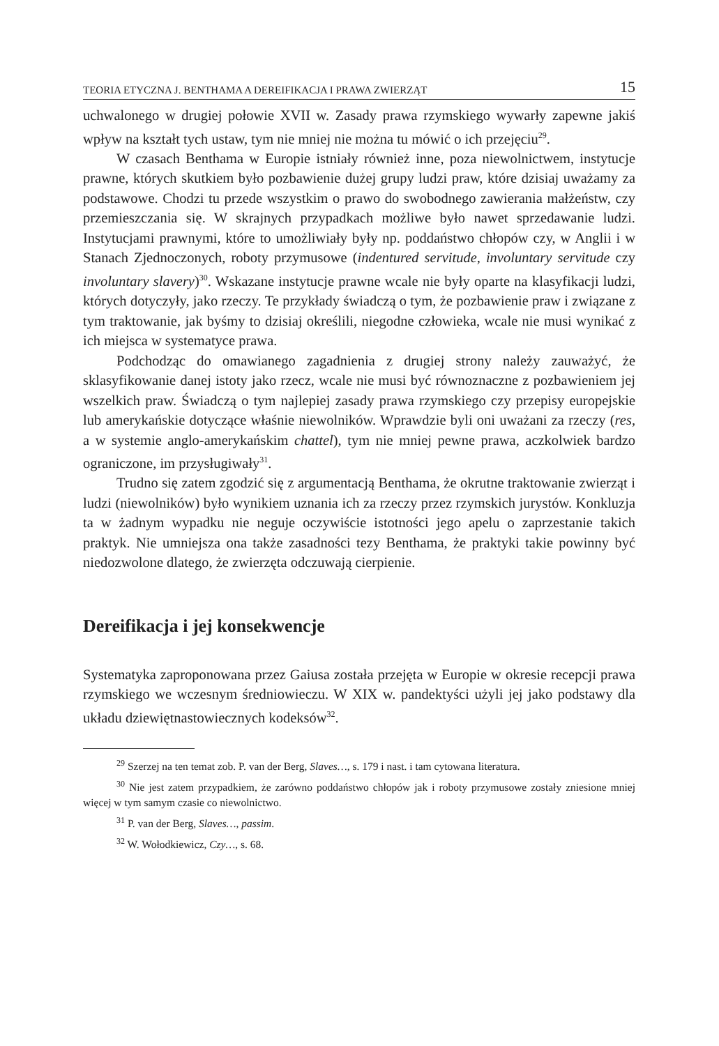TEORIA ETYCZNA J. BENTHAMA A DEREIFIKACJA I PRAWA ZWIERZĄT 15
uchwalonego w drugiej połowie XVII w. Zasady prawa rzymskiego wywarły zapewne jakiś wpływ na kształt tych ustaw, tym nie mniej nie można tu mówić o ich przejęciu<sup>29</sup>.
W czasach Benthama w Europie istniały również inne, poza niewolnictwem, instytucje prawne, których skutkiem było pozbawienie dużej grupy ludzi praw, które dzisiaj uważamy za podstawowe. Chodzi tu przede wszystkim o prawo do swobodnego zawierania małżeństw, czy przemieszczania się. W skrajnych przypadkach możliwe było nawet sprzedawanie ludzi. Instytucjami prawnymi, które to umożliwiały były np. poddaństwo chłopów czy, w Anglii i w Stanach Zjednoczonych, roboty przymusowe (indentured servitude, involuntary servitude czy involuntary slavery)<sup>30</sup>. Wskazane instytucje prawne wcale nie były oparte na klasyfikacji ludzi, których dotyczyły, jako rzeczy. Te przykłady świadczą o tym, że pozbawienie praw i związane z tym traktowanie, jak byśmy to dzisiaj określili, niegodne człowieka, wcale nie musi wynikać z ich miejsca w systematyce prawa.
Podchodząc do omawianego zagadnienia z drugiej strony należy zauważyć, że sklasyfikowanie danej istoty jako rzecz, wcale nie musi być równoznaczne z pozbawieniem jej wszelkich praw. Świadczą o tym najlepiej zasady prawa rzymskiego czy przepisy europejskie lub amerykańskie dotyczące właśnie niewolników. Wprawdzie byli oni uważani za rzeczy (res, a w systemie anglo-amerykańskim chattel), tym nie mniej pewne prawa, aczkolwiek bardzo ograniczone, im przysługiwały<sup>31</sup>.
Trudno się zatem zgodzić się z argumentacją Benthama, że okrutne traktowanie zwierząt i ludzi (niewolników) było wynikiem uznania ich za rzeczy przez rzymskich jurystów. Konkluzja ta w żadnym wypadku nie neguje oczywiście istotności jego apelu o zaprzestanie takich praktyk. Nie umniejsza ona także zasadności tezy Benthama, że praktyki takie powinny być niedozwolone dlatego, że zwierzęta odczuwają cierpienie.
Dereifikacja i jej konsekwencje
Systematyka zaproponowana przez Gaiusa została przejęta w Europie w okresie recepcji prawa rzymskiego we wczesnym średniowieczu. W XIX w. pandektyści użyli jej jako podstawy dla układu dziewiętnastowiecznych kodeksów<sup>32</sup>.
<sup>29</sup> Szerzej na ten temat zob. P. van der Berg, Slaves…, s. 179 i nast. i tam cytowana literatura.
<sup>30</sup> Nie jest zatem przypadkiem, że zarówno poddaństwo chłopów jak i roboty przymusowe zostały zniesione mniej więcej w tym samym czasie co niewolnictwo.
<sup>31</sup> P. van der Berg, Slaves…, passim.
<sup>32</sup> W. Wołodkiewicz, Czy…, s. 68.